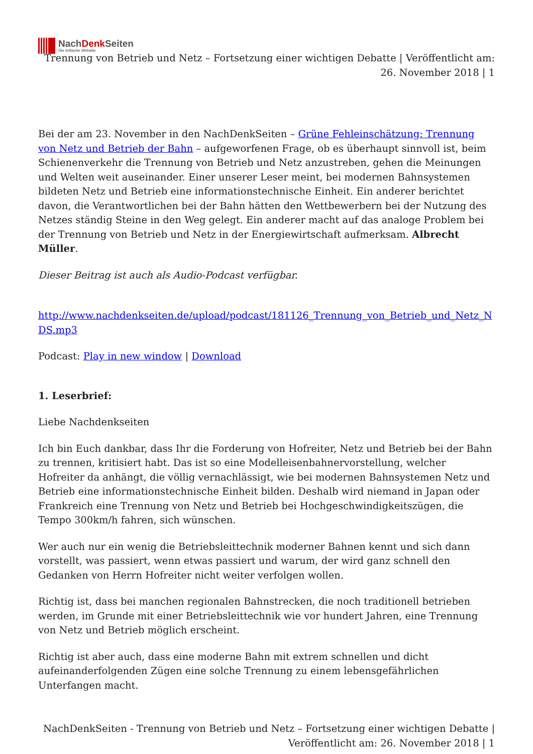NachDenk Seiten
Die kritische Website
Trennung von Betrieb und Netz – Fortsetzung einer wichtigen Debatte | Veröffentlicht am: 26. November 2018 | 1
Bei der am 23. November in den NachDenkSeiten – Grüne Fehleinschätzung: Trennung von Netz und Betrieb der Bahn – aufgeworfenen Frage, ob es überhaupt sinnvoll ist, beim Schienenverkehr die Trennung von Betrieb und Netz anzustreben, gehen die Meinungen und Welten weit auseinander. Einer unserer Leser meint, bei modernen Bahnsystemen bildeten Netz und Betrieb eine informationstechnische Einheit. Ein anderer berichtet davon, die Verantwortlichen bei der Bahn hätten den Wettbewerbern bei der Nutzung des Netzes ständig Steine in den Weg gelegt. Ein anderer macht auf das analoge Problem bei der Trennung von Betrieb und Netz in der Energiewirtschaft aufmerksam. Albrecht Müller.
Dieser Beitrag ist auch als Audio-Podcast verfügbar.
http://www.nachdenkseiten.de/upload/podcast/181126_Trennung_von_Betrieb_und_Netz_NDS.mp3
Podcast: Play in new window | Download
1. Leserbrief:
Liebe Nachdenkseiten
Ich bin Euch dankbar, dass Ihr die Forderung von Hofreiter, Netz und Betrieb bei der Bahn zu trennen, kritisiert habt. Das ist so eine Modelleisenbahnervorstellung, welcher Hofreiter da anhängt, die völlig vernachlässigt, wie bei modernen Bahnsystemen Netz und Betrieb eine informationstechnische Einheit bilden. Deshalb wird niemand in Japan oder Frankreich eine Trennung von Netz und Betrieb bei Hochgeschwindigkeitszügen, die Tempo 300km/h fahren, sich wünschen.
Wer auch nur ein wenig die Betriebsleittechnik moderner Bahnen kennt und sich dann vorstellt, was passiert, wenn etwas passiert und warum, der wird ganz schnell den Gedanken von Herrn Hofreiter nicht weiter verfolgen wollen.
Richtig ist, dass bei manchen regionalen Bahnstrecken, die noch traditionell betrieben werden, im Grunde mit einer Betriebsleittechnik wie vor hundert Jahren, eine Trennung von Netz und Betrieb möglich erscheint.
Richtig ist aber auch, dass eine moderne Bahn mit extrem schnellen und dicht aufeinanderfolgenden Zügen eine solche Trennung zu einem lebensgefährlichen Unterfangen macht.
NachDenkSeiten - Trennung von Betrieb und Netz – Fortsetzung einer wichtigen Debatte | Veröffentlicht am: 26. November 2018 | 1